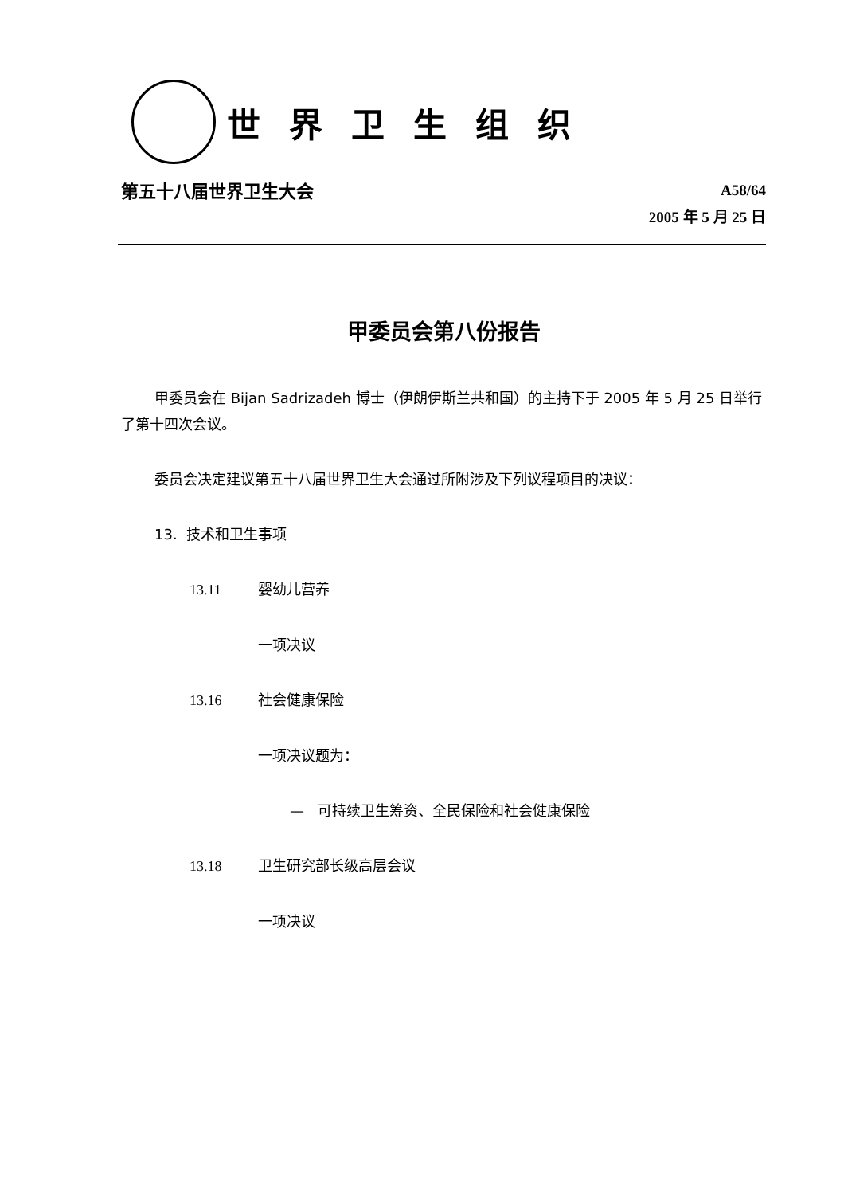世界卫生组织
第五十八届世界卫生大会
A58/64
2005 年 5 月 25 日
甲委员会第八份报告
甲委员会在 Bijan Sadrizadeh 博士（伊朗伊斯兰共和国）的主持下于 2005 年 5 月 25 日举行了第十四次会议。
委员会决定建议第五十八届世界卫生大会通过所附涉及下列议程项目的决议：
13. 技术和卫生事项
13.11 婴幼儿营养
一项决议
13.16 社会健康保险
一项决议题为：
— 可持续卫生筹资、全民保险和社会健康保险
13.18 卫生研究部长级高层会议
一项决议